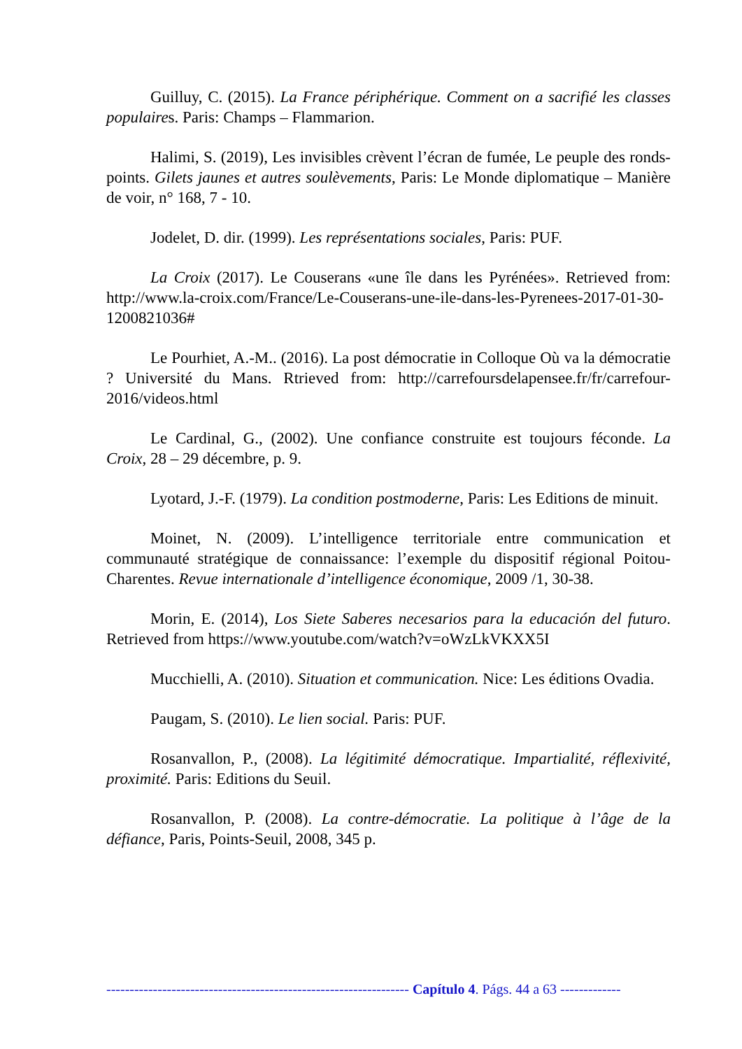Guilluy, C. (2015). La France périphérique. Comment on a sacrifié les classes populaires. Paris: Champs – Flammarion.
Halimi, S. (2019), Les invisibles crèvent l’écran de fumée, Le peuple des ronds-points. Gilets jaunes et autres soulèvements, Paris: Le Monde diplomatique – Manière de voir, n° 168, 7 - 10.
Jodelet, D. dir. (1999). Les représentations sociales, Paris: PUF.
La Croix (2017). Le Couserans «une île dans les Pyrénées». Retrieved from: http://www.la-croix.com/France/Le-Couserans-une-ile-dans-les-Pyrenees-2017-01-30-1200821036#
Le Pourhiet, A.-M.. (2016). La post démocratie in Colloque Où va la démocratie ? Université du Mans. Rtrieved from: http://carrefoursdelapensee.fr/fr/carrefour-2016/videos.html
Le Cardinal, G., (2002). Une confiance construite est toujours féconde. La Croix, 28 – 29 décembre, p. 9.
Lyotard, J.-F. (1979). La condition postmoderne, Paris: Les Editions de minuit.
Moinet, N. (2009). L’intelligence territoriale entre communication et communauté stratégique de connaissance: l’exemple du dispositif régional Poitou-Charentes. Revue internationale d’intelligence économique, 2009 /1, 30-38.
Morin, E. (2014), Los Siete Saberes necesarios para la educación del futuro. Retrieved from https://www.youtube.com/watch?v=oWzLkVKXX5I
Mucchielli, A. (2010). Situation et communication. Nice: Les éditions Ovadia.
Paugam, S. (2010). Le lien social. Paris: PUF.
Rosanvallon, P., (2008). La légitimité démocratique. Impartialité, réflexivité, proximité. Paris: Editions du Seuil.
Rosanvallon, P. (2008). La contre-démocratie. La politique à l’âge de la défiance, Paris, Points-Seuil, 2008, 345 p.
----------------------------------------------------------------- Capítulo 4. Págs. 44 a 63 -------------